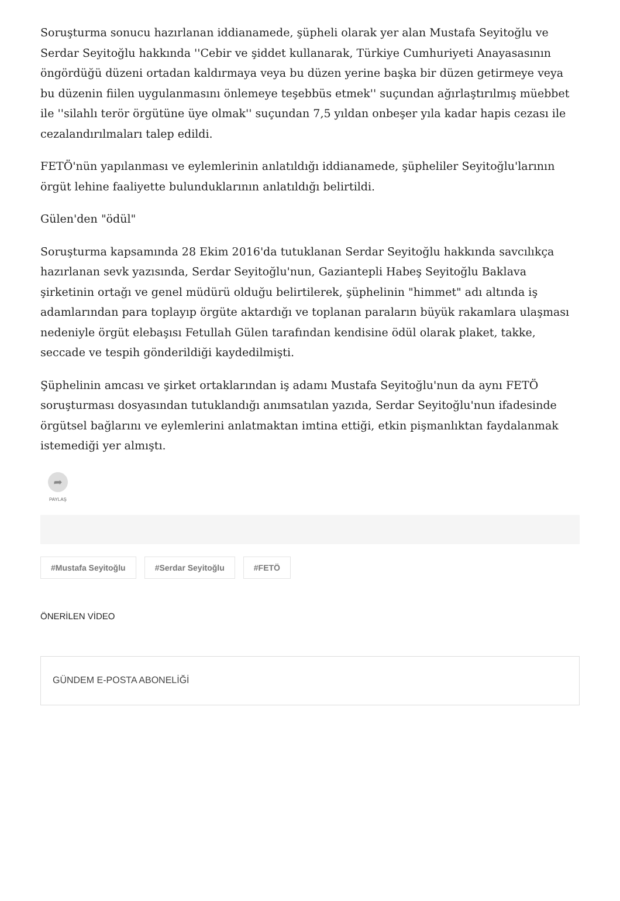Soruşturma sonucu hazırlanan iddianamede, şüpheli olarak yer alan Mustafa Seyitoğlu ve Serdar Seyitoğlu hakkında ''Cebir ve şiddet kullanarak, Türkiye Cumhuriyeti Anayasasının öngördüğü düzeni ortadan kaldırmaya veya bu düzen yerine başka bir düzen getirmeye veya bu düzenin fiilen uygulanmasını önlemeye teşebbüs etmek'' suçundan ağırlaştırılmış müebbet ile ''silahlı terör örgütüne üye olmak'' suçundan 7,5 yıldan onbeşer yıla kadar hapis cezası ile cezalandırılmaları talep edildi.
FETÖ'nün yapılanması ve eylemlerinin anlatıldığı iddianamede, şüpheliler Seyitoğlu'larının örgüt lehine faaliyette bulunduklarının anlatıldığı belirtildi.
Gülen'den "ödül"
Soruşturma kapsamında 28 Ekim 2016'da tutuklanan Serdar Seyitoğlu hakkında savcılıkça hazırlanan sevk yazısında, Serdar Seyitoğlu'nun, Gaziantepli Habeş Seyitoğlu Baklava şirketinin ortağı ve genel müdürü olduğu belirtilerek, şüphelinin "himmet" adı altında iş adamlarından para toplayıp örgüte aktardığı ve toplanan paraların büyük rakamlara ulaşması nedeniyle örgüt elebaşısı Fetullah Gülen tarafından kendisine ödül olarak plaket, takke, seccade ve tespih gönderildiği kaydedilmişti.
Şüphelinin amcası ve şirket ortaklarından iş adamı Mustafa Seyitoğlu'nun da aynı FETÖ soruşturması dosyasından tutuklandığı anımsatılan yazıda, Serdar Seyitoğlu'nun ifadesinde örgütsel bağlarını ve eylemlerini anlatmaktan imtina ettiği, etkin pişmanlıktan faydalanmak istemediği yer almıştı.
➦
PAYLAŞ
#Mustafa Seyitoğlu #Serdar Seyitoğlu #FETÖ
ÖNERİLEN VİDEO
GÜNDEM E-POSTA ABONELİĞİ